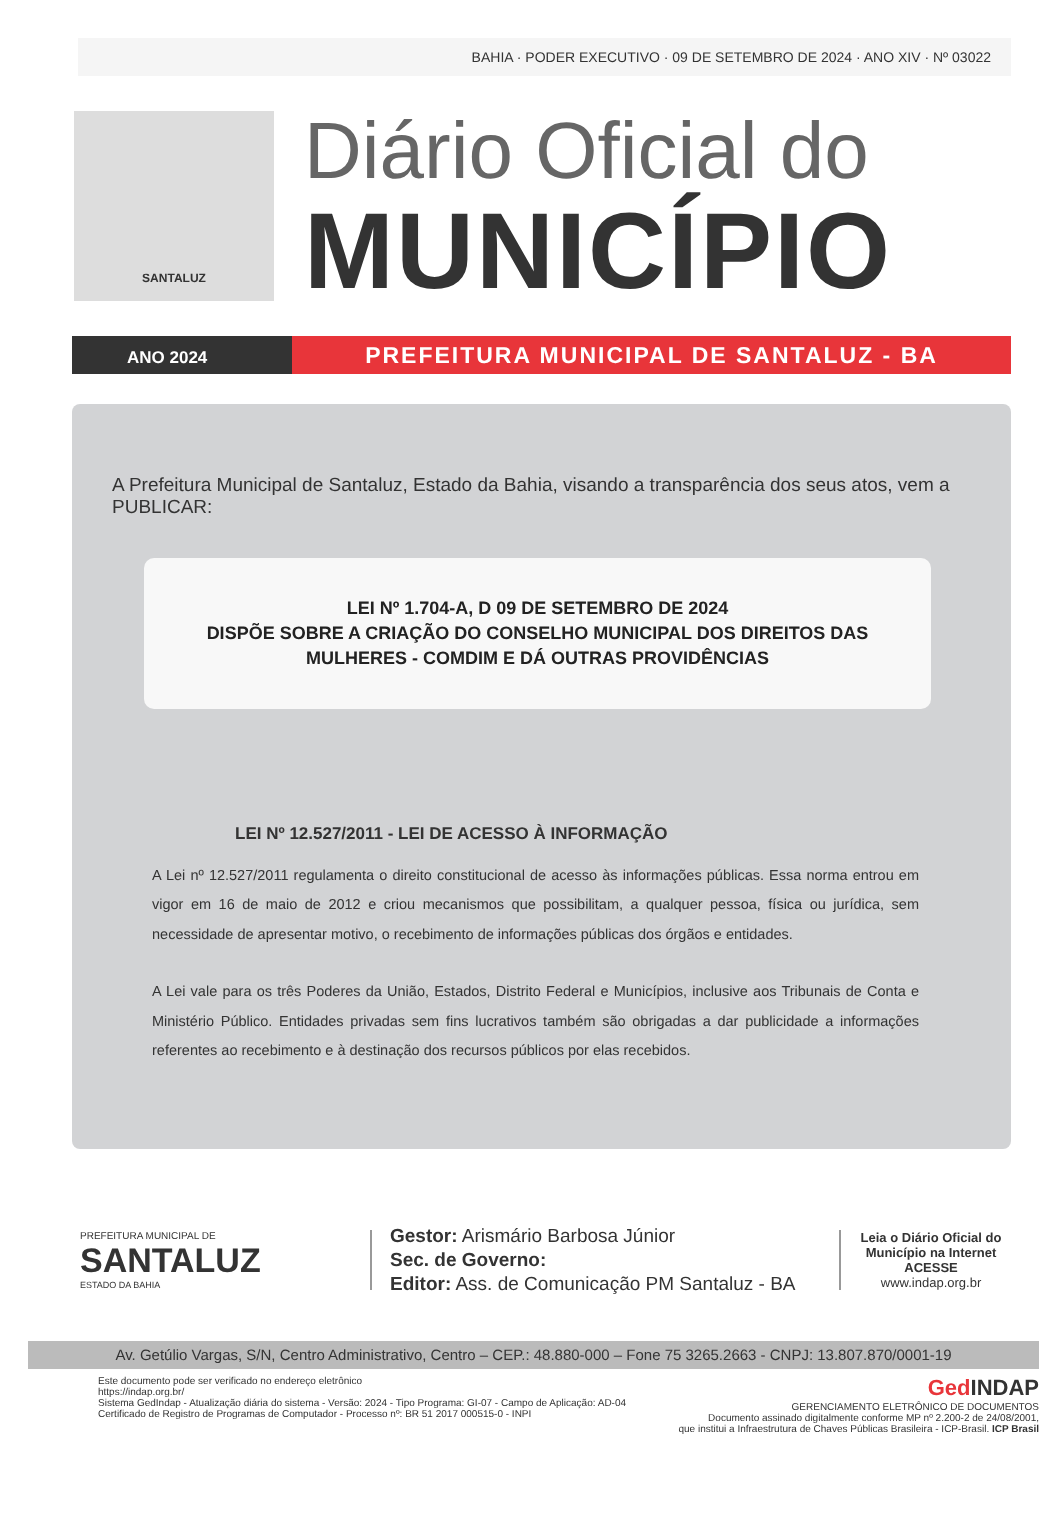BAHIA · PODER EXECUTIVO · 09 DE SETEMBRO DE 2024 · ANO XIV · Nº 03022
SANTALUZ
Diário Oficial do
MUNICÍPIO
ANO 2024
PREFEITURA MUNICIPAL DE SANTALUZ - BA
A Prefeitura Municipal de Santaluz, Estado da Bahia, visando a transparência dos seus atos, vem a PUBLICAR:
LEI Nº 1.704-A, D 09 DE SETEMBRO DE 2024
DISPÕE SOBRE A CRIAÇÃO DO CONSELHO MUNICIPAL DOS DIREITOS DAS MULHERES - COMDIM E DÁ OUTRAS PROVIDÊNCIAS
LEI Nº 12.527/2011 - LEI DE ACESSO À INFORMAÇÃO
A Lei nº 12.527/2011 regulamenta o direito constitucional de acesso às informações públicas. Essa norma entrou em vigor em 16 de maio de 2012 e criou mecanismos que possibilitam, a qualquer pessoa, física ou jurídica, sem necessidade de apresentar motivo, o recebimento de informações públicas dos órgãos e entidades.
A Lei vale para os três Poderes da União, Estados, Distrito Federal e Municípios, inclusive aos Tribunais de Conta e Ministério Público. Entidades privadas sem fins lucrativos também são obrigadas a dar publicidade a informações referentes ao recebimento e à destinação dos recursos públicos por elas recebidos.
PREFEITURA MUNICIPAL DE
SANTALUZ
ESTADO DA BAHIA
Gestor: Arismário Barbosa Júnior
Sec. de Governo:
Editor: Ass. de Comunicação PM Santaluz - BA
Leia o Diário Oficial do Município na Internet
ACESSE
www.indap.org.br
Av. Getúlio Vargas, S/N, Centro Administrativo, Centro – CEP.: 48.880-000 – Fone 75 3265.2663 - CNPJ: 13.807.870/0001-19
Este documento pode ser verificado no endereço eletrônico
https://indap.org.br/
Sistema GedIndap - Atualização diária do sistema - Versão: 2024 - Tipo Programa: GI-07 - Campo de Aplicação: AD-04
Certificado de Registro de Programas de Computador - Processo nº: BR 51 2017 000515-0 - INPI
Ged INDAP
GERENCIAMENTO ELETRÔNICO DE DOCUMENTOS
Documento assinado digitalmente conforme MP nº 2.200-2 de 24/08/2001,
que institui a Infraestrutura de Chaves Públicas Brasileira - ICP-Brasil. ICP Brasil